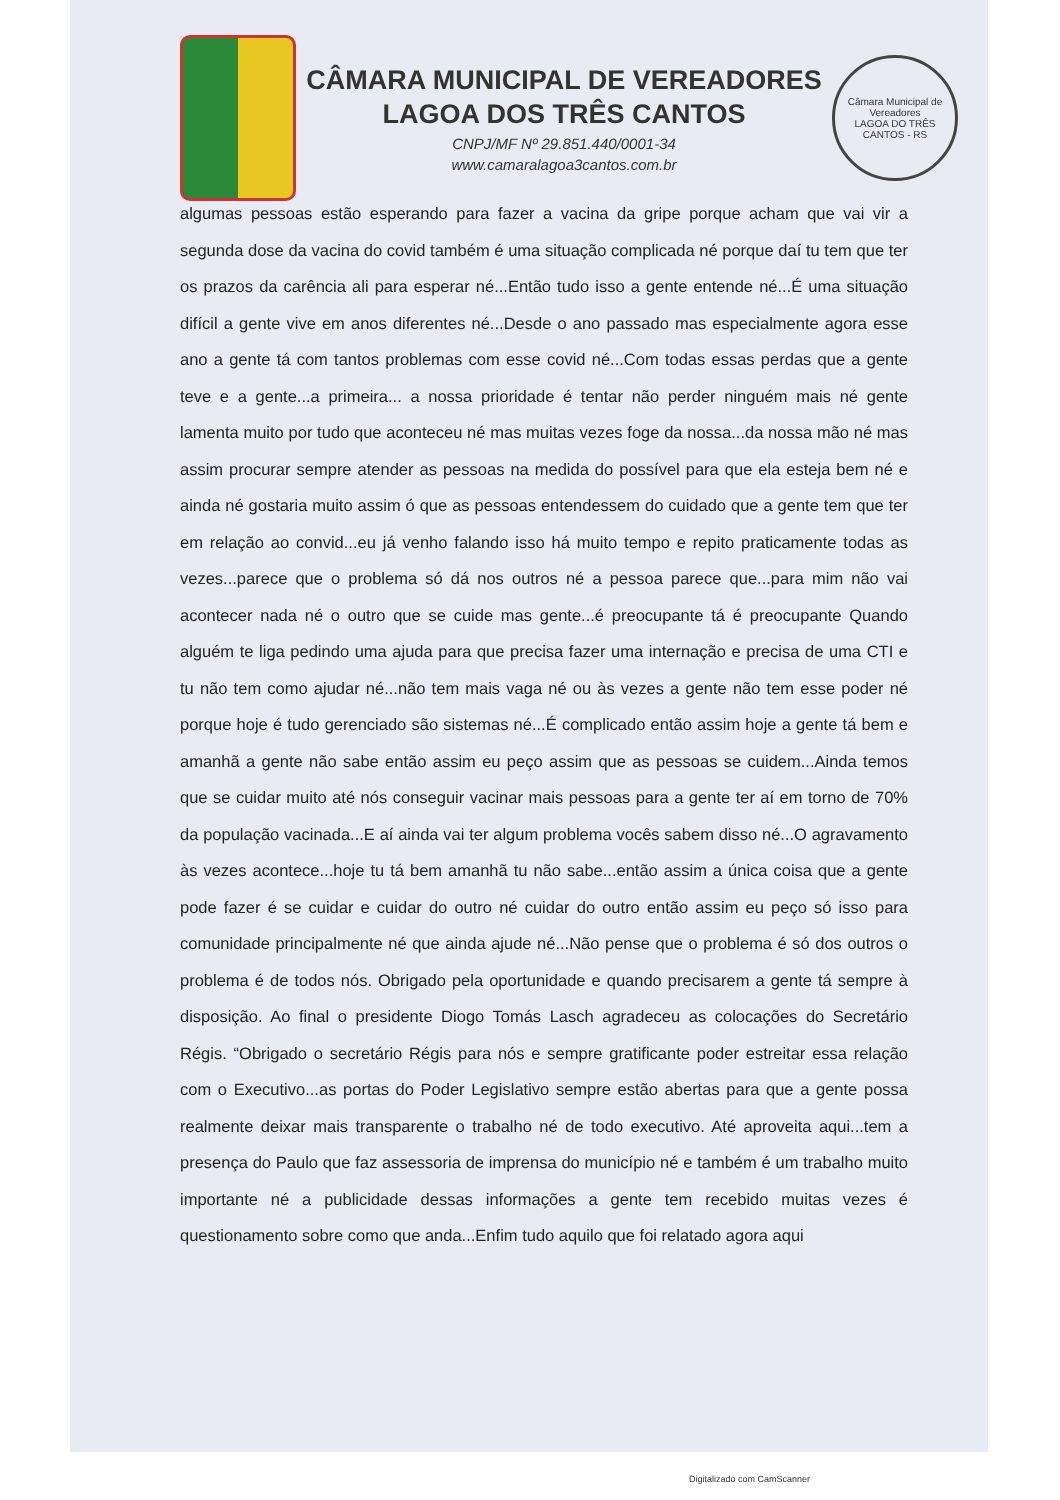CÂMARA MUNICIPAL DE VEREADORES
LAGOA DOS TRÊS CANTOS
CNPJ/MF Nº 29.851.440/0001-34
www.camaralagoa3cantos.com.br
Câmara Municipal de Vereadores
LAGOA DO TRÊS CANTOS - RS
algumas pessoas estão esperando para fazer a vacina da gripe porque acham que vai vir a segunda dose da vacina do covid também é uma situação complicada né porque daí tu tem que ter os prazos da carência ali para esperar né...Então tudo isso a gente entende né...É uma situação difícil a gente vive em anos diferentes né...Desde o ano passado mas especialmente agora esse ano a gente tá com tantos problemas com esse covid né...Com todas essas perdas que a gente teve e a gente...a primeira... a nossa prioridade é tentar não perder ninguém mais né gente lamenta muito por tudo que aconteceu né mas muitas vezes foge da nossa...da nossa mão né mas assim procurar sempre atender as pessoas na medida do possível para que ela esteja bem né e ainda né gostaria muito assim ó que as pessoas entendessem do cuidado que a gente tem que ter em relação ao convid...eu já venho falando isso há muito tempo e repito praticamente todas as vezes...parece que o problema só dá nos outros né a pessoa parece que...para mim não vai acontecer nada né o outro que se cuide mas gente...é preocupante tá é preocupante Quando alguém te liga pedindo uma ajuda para que precisa fazer uma internação e precisa de uma CTI e tu não tem como ajudar né...não tem mais vaga né ou às vezes a gente não tem esse poder né porque hoje é tudo gerenciado são sistemas né...É complicado então assim hoje a gente tá bem e amanhã a gente não sabe então assim eu peço assim que as pessoas se cuidem...Ainda temos que se cuidar muito até nós conseguir vacinar mais pessoas para a gente ter aí em torno de 70% da população vacinada...E aí ainda vai ter algum problema vocês sabem disso né...O agravamento às vezes acontece...hoje tu tá bem amanhã tu não sabe...então assim a única coisa que a gente pode fazer é se cuidar e cuidar do outro né cuidar do outro então assim eu peço só isso para comunidade principalmente né que ainda ajude né...Não pense que o problema é só dos outros o problema é de todos nós. Obrigado pela oportunidade e quando precisarem a gente tá sempre à disposição. Ao final o presidente Diogo Tomás Lasch agradeceu as colocações do Secretário Régis. “Obrigado o secretário Régis para nós e sempre gratificante poder estreitar essa relação com o Executivo...as portas do Poder Legislativo sempre estão abertas para que a gente possa realmente deixar mais transparente o trabalho né de todo executivo. Até aproveita aqui...tem a presença do Paulo que faz assessoria de imprensa do município né e também é um trabalho muito importante né a publicidade dessas informações a gente tem recebido muitas vezes é questionamento sobre como que anda...Enfim tudo aquilo que foi relatado agora aqui
Digitalizado com CamScanner